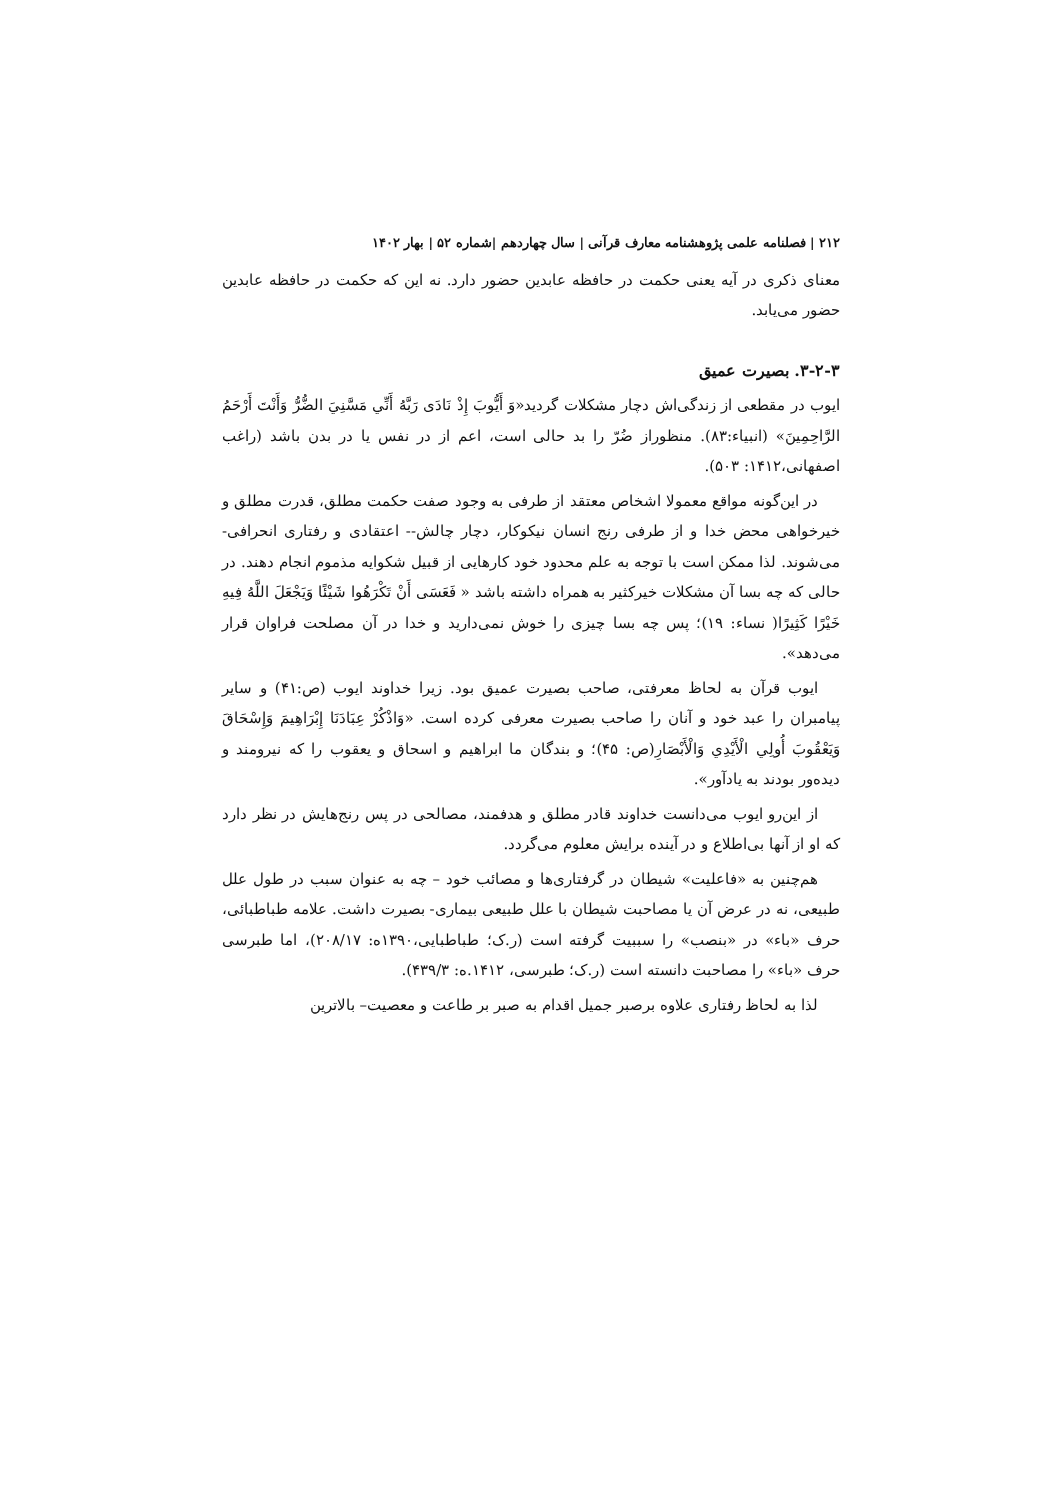۲۱۲ | فصلنامه علمی پژوهشنامه معارف قرآنی | سال چهاردهم |شماره ۵۲ | بهار ۱۴۰۲
معنای ذکری در آیه یعنی حکمت در حافظه عابدین حضور دارد. نه این که حکمت در حافظه عابدین حضور می‌یابد.
۳-۲-۳. بصیرت عمیق
ایوب در مقطعی از زندگی‌اش دچار مشکلات گردید«وَ أَيُّوبَ إِذْ نَادَى رَبَّهُ أَنِّي مَسَّنِيَ الضُّرُّ وَأَنْتَ أَرْحَمُ الرَّاحِمِينَ» (انبیاء:۸۳). منظوراز ضُرّ را بد حالی است، اعم از در نفس یا در بدن باشد (راغب اصفهانی،۱۴۱۲: ۵۰۳).
در این‌گونه مواقع معمولا اشخاص معتقد از طرفی به وجود صفت حکمت مطلق، قدرت مطلق و خیرخواهی محض خدا و از طرفی رنج انسان نیکوکار، دچار چالش-- اعتقادی و رفتاری انحرافی- می‌شوند. لذا ممکن است با توجه به علم محدود خود کارهایی از قبیل شکوایه مذموم انجام دهند. در حالی که چه بسا آن مشکلات خیرکثیر به همراه داشته باشد « فَعَسَى أَنْ تَكْرَهُوا شَيْئًا وَيَجْعَلَ اللَّهُ فِيهِ خَيْرًا كَثِيرًا( نساء: ۱۹)؛ پس چه بسا چیزی را خوش نمی‌دارید و خدا در آن مصلحت فراوان قرار می‌دهد».
ایوب قرآن به لحاظ معرفتی، صاحب بصیرت عمیق بود. زیرا خداوند ایوب (ص:۴۱) و سایر پیامبران را عبد خود و آنان را صاحب بصیرت معرفی کرده است. «وَاذْكُرْ عِبَادَنَا إِبْرَاهِيمَ وَإِسْحَاقَ وَيَعْقُوبَ أُولِي الْأَيْدِي وَالْأَبْصَارِ(ص: ۴۵)؛ و بندگان ما ابراهیم و اسحاق و یعقوب را که نیرومند و دیده‌ور بودند به یادآور».
از این‌رو ایوب می‌دانست خداوند قادر مطلق و هدفمند، مصالحی در پس رنج‌هایش در نظر دارد که او از آنها بی‌اطلاع و در آینده برایش معلوم می‌گردد.
هم‌چنین به «فاعلیت» شیطان در گرفتاری‌ها و مصائب خود – چه به عنوان سبب در طول علل طبیعی، نه در عرض آن یا مصاحبت شیطان با علل طبیعی بیماری- بصیرت داشت. علامه طباطبائی، حرف «باء» در «بنصب» را سببیت گرفته است (ر.ک؛ طباطبایی،۱۳۹۰ه: ۲۰۸/۱۷)، اما طبرسی حرف «باء» را مصاحبت دانسته است (ر.ک؛ طبرسی، ۱۴۱۲.ه: ۴۳۹/۳).
لذا به لحاظ رفتاری علاوه برصبر جمیل اقدام به صبر بر طاعت و معصیت– بالاترین